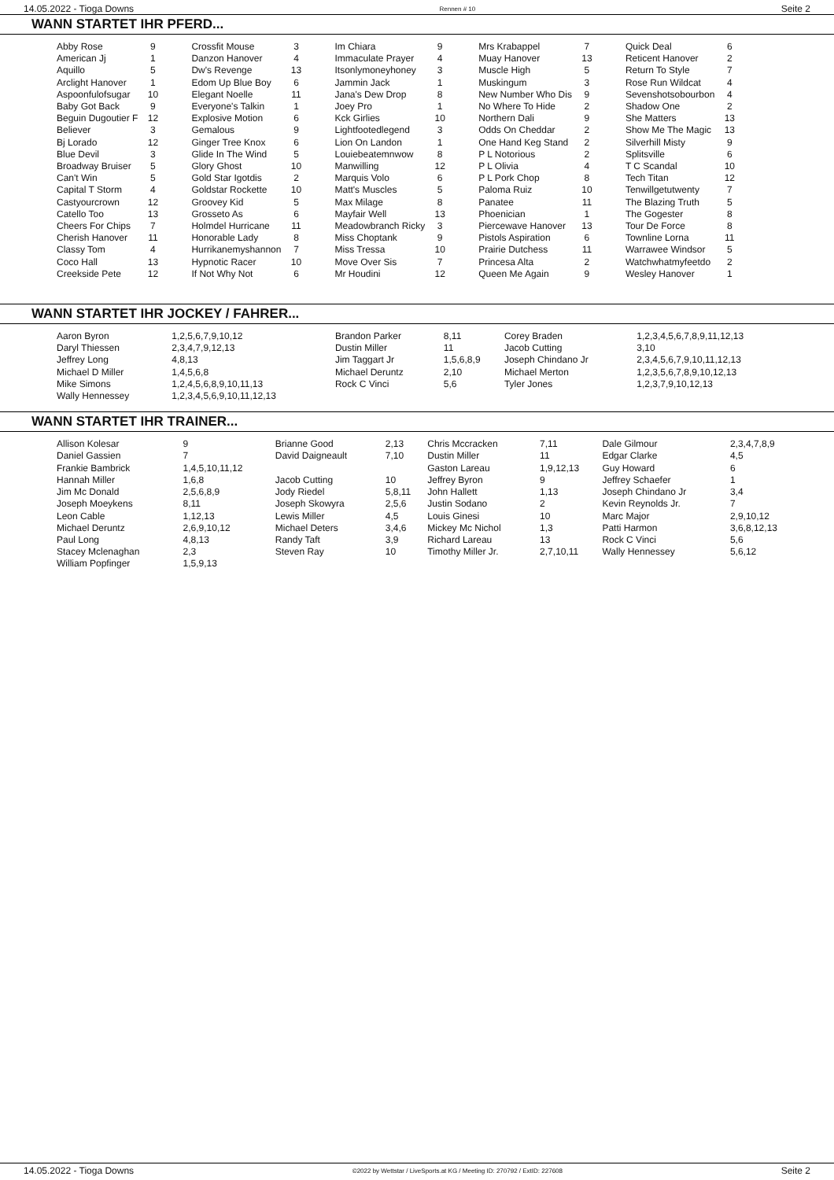14.05.2022 - Tioga Downs Rennen # 10 Seite 2
WANN STARTET IHR PFERD...
| Abby Rose | 9 | Crossfit Mouse | 3 | Im Chiara | 9 | Mrs Krabappel | 7 | Quick Deal | 6 |
| American Jj | 1 | Danzon Hanover | 4 | Immaculate Prayer | 4 | Muay Hanover | 13 | Reticent Hanover | 2 |
| Aquillo | 5 | Dw's Revenge | 13 | Itsonlymoneyhoney | 3 | Muscle High | 5 | Return To Style | 7 |
| Arclight Hanover | 1 | Edom Up Blue Boy | 6 | Jammin Jack | 1 | Muskingum | 3 | Rose Run Wildcat | 4 |
| Aspoonfulofsugar | 10 | Elegant Noelle | 11 | Jana's Dew Drop | 8 | New Number Who Dis | 9 | Sevenshotsobourbon | 4 |
| Baby Got Back | 9 | Everyone's Talkin | 1 | Joey Pro | 1 | No Where To Hide | 2 | Shadow One | 2 |
| Beguin Dugoutier F | 12 | Explosive Motion | 6 | Kck Girlies | 10 | Northern Dali | 9 | She Matters | 13 |
| Believer | 3 | Gemalous | 9 | Lightfootedlegend | 3 | Odds On Cheddar | 2 | Show Me The Magic | 13 |
| Bj Lorado | 12 | Ginger Tree Knox | 6 | Lion On Landon | 1 | One Hand Keg Stand | 2 | Silverhill Misty | 9 |
| Blue Devil | 3 | Glide In The Wind | 5 | Louiebeatemnwow | 8 | P L Notorious | 2 | Splitsville | 6 |
| Broadway Bruiser | 5 | Glory Ghost | 10 | Manwilling | 12 | P L Olivia | 4 | T C Scandal | 10 |
| Can't Win | 5 | Gold Star Igotdis | 2 | Marquis Volo | 6 | P L Pork Chop | 8 | Tech Titan | 12 |
| Capital T Storm | 4 | Goldstar Rockette | 10 | Matt's Muscles | 5 | Paloma Ruiz | 10 | Tenwillgetutwenty | 7 |
| Castyourcrown | 12 | Groovey Kid | 5 | Max Milage | 8 | Panatee | 11 | The Blazing Truth | 5 |
| Catello Too | 13 | Grosseto As | 6 | Mayfair Well | 13 | Phoenician | 1 | The Gogester | 8 |
| Cheers For Chips | 7 | Holmdel Hurricane | 11 | Meadowbranch Ricky | 3 | Piercewave Hanover | 13 | Tour De Force | 8 |
| Cherish Hanover | 11 | Honorable Lady | 8 | Miss Choptank | 9 | Pistols Aspiration | 6 | Townline Lorna | 11 |
| Classy Tom | 4 | Hurrikanemyshannon | 7 | Miss Tressa | 10 | Prairie Dutchess | 11 | Warrawee Windsor | 5 |
| Coco Hall | 13 | Hypnotic Racer | 10 | Move Over Sis | 7 | Princesa Alta | 2 | Watchwhatmyfeetdo | 2 |
| Creekside Pete | 12 | If Not Why Not | 6 | Mr Houdini | 12 | Queen Me Again | 9 | Wesley Hanover | 1 |
WANN STARTET IHR JOCKEY / FAHRER...
| Aaron Byron | 1,2,5,6,7,9,10,12 | Brandon Parker | 8,11 | Corey Braden | 1,2,3,4,5,6,7,8,9,11,12,13 |
| Daryl Thiessen | 2,3,4,7,9,12,13 | Dustin Miller | 11 | Jacob Cutting | 3,10 |
| Jeffrey Long | 4,8,13 | Jim Taggart Jr | 1,5,6,8,9 | Joseph Chindano Jr | 2,3,4,5,6,7,9,10,11,12,13 |
| Michael D Miller | 1,4,5,6,8 | Michael Deruntz | 2,10 | Michael Merton | 1,2,3,5,6,7,8,9,10,12,13 |
| Mike Simons | 1,2,4,5,6,8,9,10,11,13 | Rock C Vinci | 5,6 | Tyler Jones | 1,2,3,7,9,10,12,13 |
| Wally Hennessey | 1,2,3,4,5,6,9,10,11,12,13 | | | | |
WANN STARTET IHR TRAINER...
| Allison Kolesar | 9 | Brianne Good | 2,13 | Chris Mccracken | 7,11 | Dale Gilmour | 2,3,4,7,8,9 |
| Daniel Gassien | 7 | David Daigneault | 7,10 | Dustin Miller | 11 | Edgar Clarke | 4,5 |
| Frankie Bambrick | 1,4,5,10,11,12 | | | Gaston Lareau | 1,9,12,13 | Guy Howard | 6 |
| Hannah Miller | 1,6,8 | Jacob Cutting | 10 | Jeffrey Byron | 9 | Jeffrey Schaefer | 1 |
| Jim Mc Donald | 2,5,6,8,9 | Jody Riedel | 5,8,11 | John Hallett | 1,13 | Joseph Chindano Jr | 3,4 |
| Joseph Moeykens | 8,11 | Joseph Skowyra | 2,5,6 | Justin Sodano | 2 | Kevin Reynolds Jr. | 7 |
| Leon Cable | 1,12,13 | Lewis Miller | 4,5 | Louis Ginesi | 10 | Marc Major | 2,9,10,12 |
| Michael Deruntz | 2,6,9,10,12 | Michael Deters | 3,4,6 | Mickey Mc Nichol | 1,3 | Patti Harmon | 3,6,8,12,13 |
| Paul Long | 4,8,13 | Randy Taft | 3,9 | Richard Lareau | 13 | Rock C Vinci | 5,6 |
| Stacey Mclenaghan | 2,3 | Steven Ray | 10 | Timothy Miller Jr. | 2,7,10,11 | Wally Hennessey | 5,6,12 |
| William Popfinger | 1,5,9,13 | | | | | | |
14.05.2022 - Tioga Downs ©2022 by Wettstar / LiveSports.at KG / Meeting ID: 270792 / ExtID: 227608 Seite 2